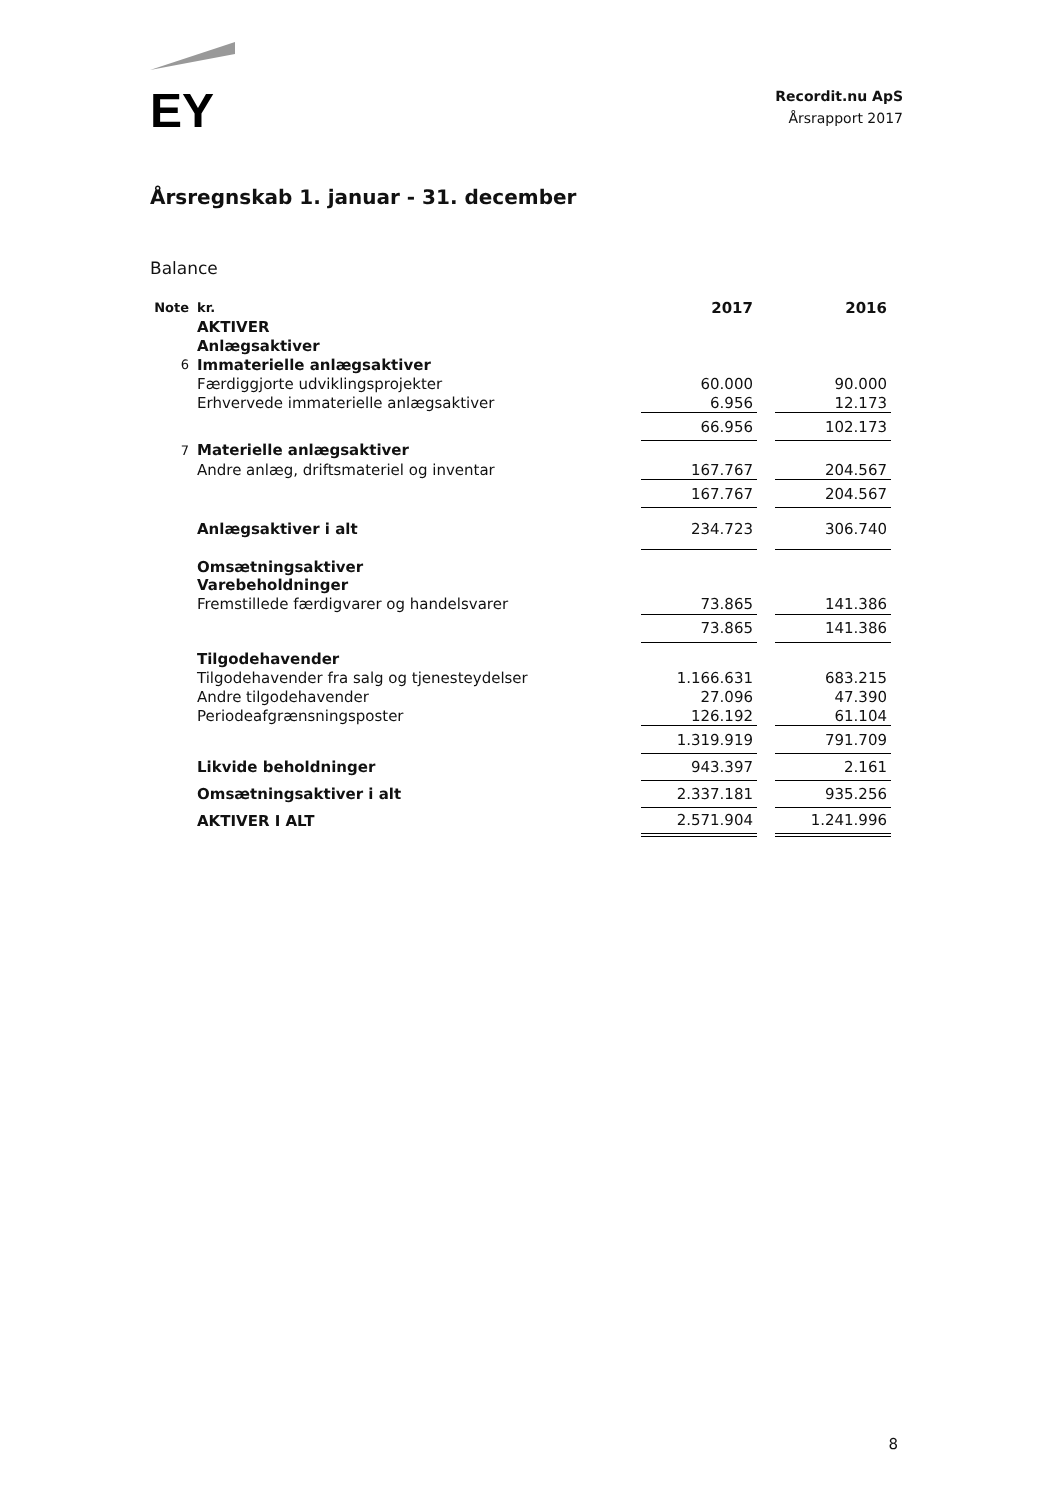EY
Recordit.nu ApS
Årsrapport 2017
Årsregnskab 1. januar - 31. december
Balance
| Note | kr. | 2017 | | 2016 |
| --- | --- | --- | --- | --- |
| | AKTIVER | | | |
| | Anlægsaktiver | | | |
| 6 | Immaterielle anlægsaktiver | | | |
| | Færdiggjorte udviklingsprojekter | 60.000 | | 90.000 |
| | Erhvervede immaterielle anlægsaktiver | 6.956 | | 12.173 |
| | | 66.956 | | 102.173 |
| 7 | Materielle anlægsaktiver | | | |
| | Andre anlæg, driftsmateriel og inventar | 167.767 | | 204.567 |
| | | 167.767 | | 204.567 |
| | Anlægsaktiver i alt | 234.723 | | 306.740 |
| | Omsætningsaktiver | | | |
| | Varebeholdninger | | | |
| | Fremstillede færdigvarer og handelsvarer | 73.865 | | 141.386 |
| | | 73.865 | | 141.386 |
| | Tilgodehavender | | | |
| | Tilgodehavender fra salg og tjenesteydelser | 1.166.631 | | 683.215 |
| | Andre tilgodehavender | 27.096 | | 47.390 |
| | Periodeafgrænsningsposter | 126.192 | | 61.104 |
| | | 1.319.919 | | 791.709 |
| | Likvide beholdninger | 943.397 | | 2.161 |
| | Omsætningsaktiver i alt | 2.337.181 | | 935.256 |
| | AKTIVER I ALT | 2.571.904 | | 1.241.996 |
8